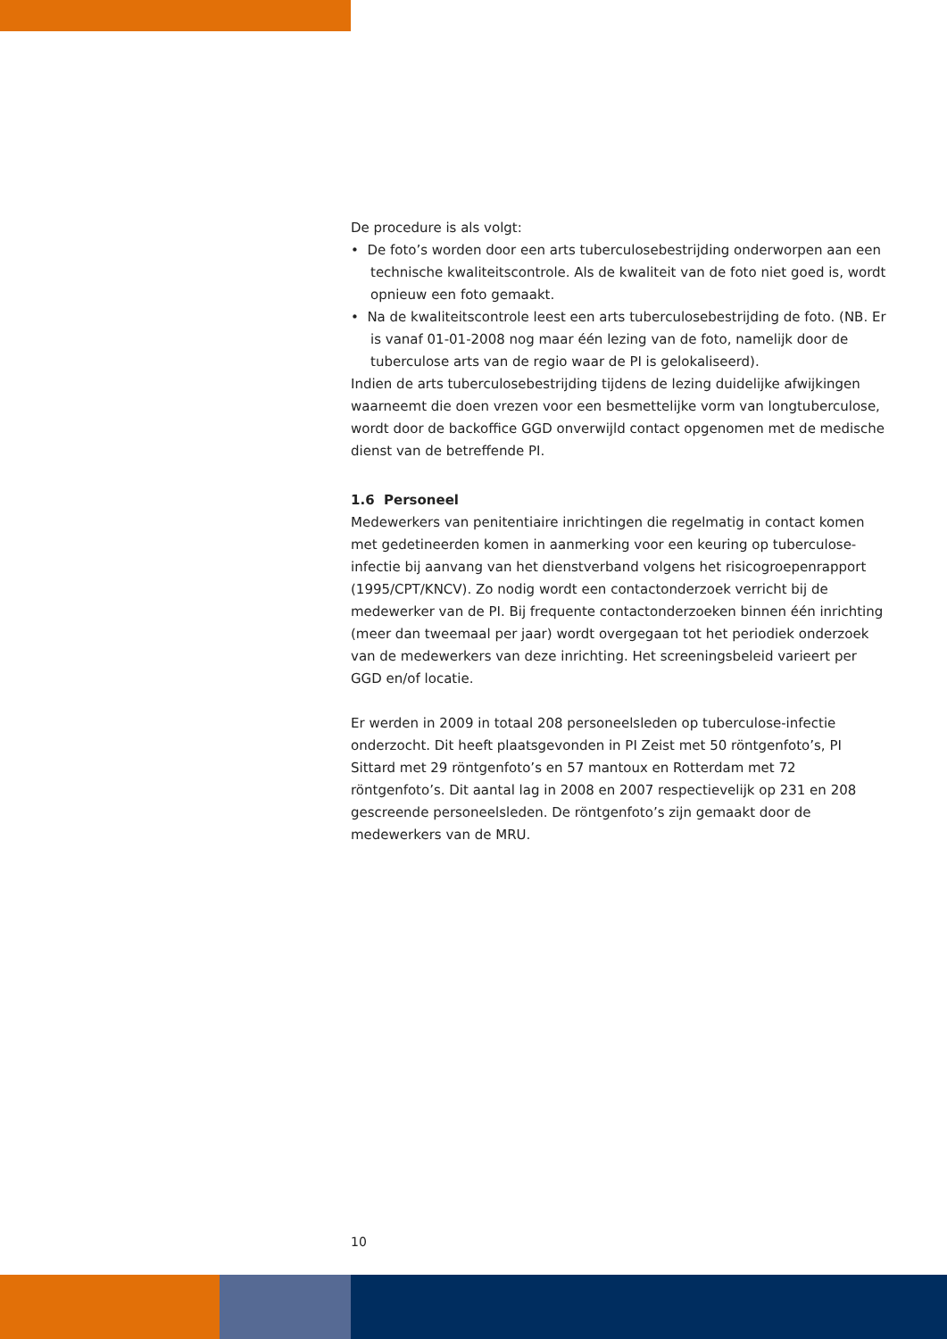De procedure is als volgt:
• De foto’s worden door een arts tuberculosebestrijding onderworpen aan een technische kwaliteitscontrole. Als de kwaliteit van de foto niet goed is, wordt opnieuw een foto gemaakt.
• Na de kwaliteitscontrole leest een arts tuberculosebestrijding de foto. (NB. Er is vanaf 01-01-2008 nog maar één lezing van de foto, namelijk door de tuberculose arts van de regio waar de PI is gelokaliseerd).
Indien de arts tuberculosebestrijding tijdens de lezing duidelijke afwijkingen waarneemt die doen vrezen voor een besmettelijke vorm van longtuberculose, wordt door de backoffice GGD onverwijld contact opgenomen met de medische dienst van de betreffende PI.
1.6 Personeel
Medewerkers van penitentiaire inrichtingen die regelmatig in contact komen met gedetineerden komen in aanmerking voor een keuring op tuberculose-infectie bij aanvang van het dienstverband volgens het risicogroepenrapport (1995/CPT/KNCV). Zo nodig wordt een contactonderzoek verricht bij de medewerker van de PI. Bij frequente contactonderzoeken binnen één inrichting (meer dan tweemaal per jaar) wordt overgegaan tot het periodiek onderzoek van de medewerkers van deze inrichting. Het screeningsbeleid varieert per GGD en/of locatie.
Er werden in 2009 in totaal 208 personeelsleden op tuberculose-infectie onderzocht. Dit heeft plaatsgevonden in PI Zeist met 50 röntgenfoto’s, PI Sittard met 29 röntgenfoto’s en 57 mantoux en Rotterdam met 72 röntgenfoto’s. Dit aantal lag in 2008 en 2007 respectievelijk op 231 en 208 gescreende personeelsleden. De röntgenfoto’s zijn gemaakt door de medewerkers van de MRU.
10